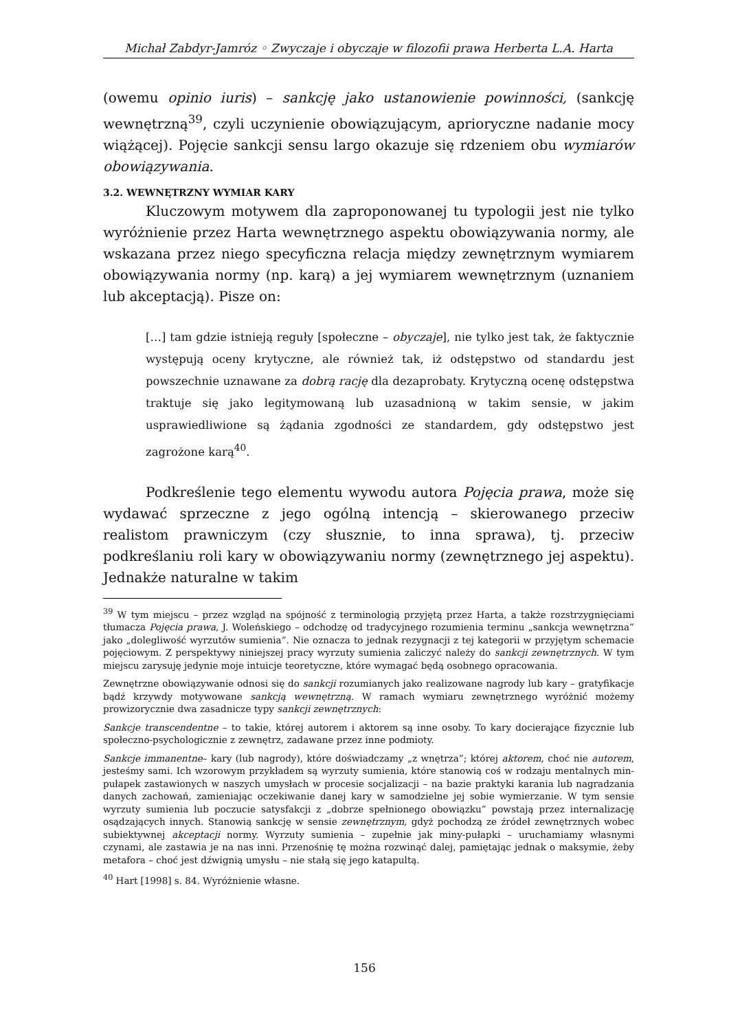Michał Zabdyr-Jamróz ◦ Zwyczaje i obyczaje w filozofii prawa Herberta L.A. Harta
(owemu opinio iuris) – sankcję jako ustanowienie powinności, (sankcję wewnętrzną<sup>39</sup>, czyli uczynienie obowiązującym, aprioryczne nadanie mocy wiążącej). Pojęcie sankcji sensu largo okazuje się rdzeniem obu wymiarów obowiązywania.
3.2. WEWNĘTRZNY WYMIAR KARY
Kluczowym motywem dla zaproponowanej tu typologii jest nie tylko wyróżnienie przez Harta wewnętrznego aspektu obowiązywania normy, ale wskazana przez niego specyficzna relacja między zewnętrznym wymiarem obowiązywania normy (np. karą) a jej wymiarem wewnętrznym (uznaniem lub akceptacją). Pisze on:
[…] tam gdzie istnieją reguły [społeczne – obyczaje], nie tylko jest tak, że faktycznie występują oceny krytyczne, ale również tak, iż odstępstwo od standardu jest powszechnie uznawane za dobrą rację dla dezaprobaty. Krytyczną ocenę odstępstwa traktuje się jako legitymowaną lub uzasadnioną w takim sensie, w jakim usprawiedliwione są żądania zgodności ze standardem, gdy odstępstwo jest zagrożone karą<sup>40</sup>.
Podkreślenie tego elementu wywodu autora Pojęcia prawa, może się wydawać sprzeczne z jego ogólną intencją – skierowanego przeciw realistom prawniczym (czy słusznie, to inna sprawa), tj. przeciw podkreślaniu roli kary w obowiązywaniu normy (zewnętrznego jej aspektu). Jednakże naturalne w takim
<sup>39</sup> W tym miejscu – przez wzgląd na spójność z terminologią przyjętą przez Harta, a także rozstrzygnięciami tłumacza Pojęcia prawa, J. Woleńskiego – odchodzę od tradycyjnego rozumienia terminu „sankcja wewnętrzna” jako „dolegliwość wyrzutów sumienia”. Nie oznacza to jednak rezygnacji z tej kategorii w przyjętym schemacie pojęciowym. Z perspektywy niniejszej pracy wyrzuty sumienia zaliczyć należy do sankcji zewnętrznych. W tym miejscu zarysuję jedynie moje intuicje teoretyczne, które wymagać będą osobnego opracowania.
Zewnętrzne obowiązywanie odnosi się do sankcji rozumianych jako realizowane nagrody lub kary – gratyfikacje bądź krzywdy motywowane sankcją wewnętrzną. W ramach wymiaru zewnętrznego wyróżnić możemy prowizorycznie dwa zasadnicze typy sankcji zewnętrznych:
Sankcje transcendentne – to takie, której autorem i aktorem są inne osoby. To kary docierające fizycznie lub społeczno-psychologicznie z zewnętrz, zadawane przez inne podmioty.
Sankcje immanentne– kary (lub nagrody), które doświadczamy „z wnętrza”; której aktorem, choć nie autorem, jesteśmy sami. Ich wzorowym przykładem są wyrzuty sumienia, które stanowią coś w rodzaju mentalnych min-pułapek zastawionych w naszych umysłach w procesie socjalizacji – na bazie praktyki karania lub nagradzania danych zachowań, zamieniając oczekiwanie danej kary w samodzielne jej sobie wymierzanie. W tym sensie wyrzuty sumienia lub poczucie satysfakcji z „dobrze spełnionego obowiązku” powstają przez internalizację osądzających innych. Stanowią sankcję w sensie zewnętrznym, gdyż pochodzą ze źródeł zewnętrznych wobec subiektywnej akceptacji normy. Wyrzuty sumienia – zupełnie jak miny-pułapki – uruchamiamy własnymi czynami, ale zastawia je na nas inni. Przenośnię tę można rozwinąć dalej, pamiętając jednak o maksymie, żeby metafora – choć jest dźwignią umysłu – nie stałą się jego katapultą.
<sup>40</sup> Hart [1998] s. 84. Wyróżnienie własne.
156